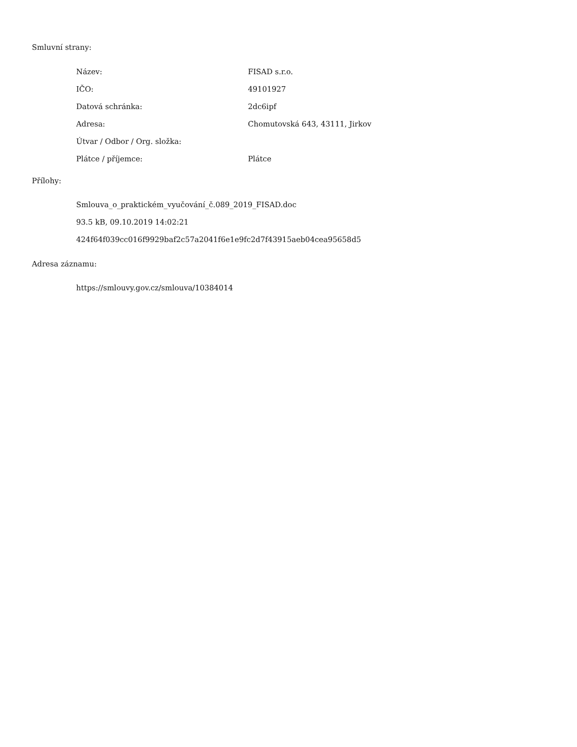Smluvní strany:
| Název: | FISAD s.r.o. |
| IČO: | 49101927 |
| Datová schránka: | 2dc6ipf |
| Adresa: | Chomutovská 643, 43111, Jirkov |
| Útvar / Odbor / Org. složka: | |
| Plátce / příjemce: | Plátce |
Přílohy:
Smlouva_o_praktickém_vyučování_č.089_2019_FISAD.doc
93.5 kB, 09.10.2019 14:02:21
424f64f039cc016f9929baf2c57a2041f6e1e9fc2d7f43915aeb04cea95658d5
Adresa záznamu:
https://smlouvy.gov.cz/smlouva/10384014